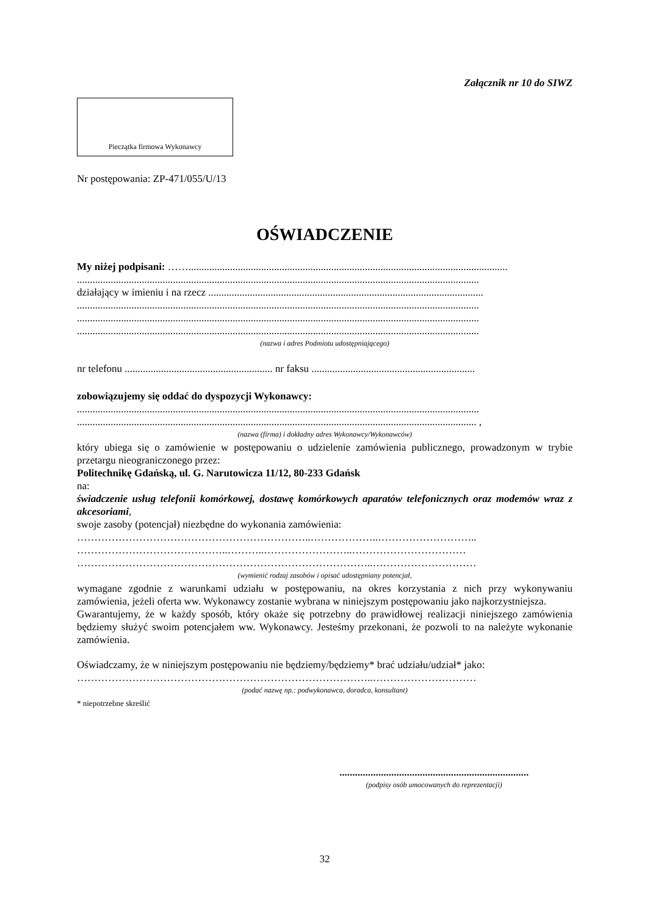Załącznik nr 10 do SIWZ
Pieczątka firmowa Wykonawcy
Nr postępowania: ZP-471/055/U/13
OŚWIADCZENIE
My niżej podpisani: ……...........................................................................................................................
...........................................................................................................................................................
działający w imieniu i na rzecz ..........................................................................................................
...........................................................................................................................................................
...........................................................................................................................................................
...........................................................................................................................................................
(nazwa i adres Podmiotu udostępniającego)
nr telefonu ......................................................... nr faksu ...............................................................
zobowiązujemy się oddać do dyspozycji Wykonawcy:
...........................................................................................................................................................
.......................................................................................................................................................... ,
(nazwa (firma) i dokładny adres Wykonawcy/Wykonawców)
który ubiega się o zamówienie w postępowaniu o udzielenie zamówienia publicznego, prowadzonym w trybie przetargu nieograniczonego przez:
Politechnikę Gdańską, ul. G. Narutowicza 11/12, 80-233 Gdańsk
na:
świadczenie usług telefonii komórkowej, dostawę komórkowych aparatów telefonicznych oraz modemów wraz z akcesoriami,
swoje zasoby (potencjał) niezbędne do wykonania zamówienia:
…………………………………………………………..………………..………………………..
……………………………………..………..……………………..……………………………
…………………………………………………………………………..…………………………
(wymienić rodzaj zasobów i opisać udostępniany potencjał,
wymagane zgodnie z warunkami udziału w postępowaniu, na okres korzystania z nich przy wykonywaniu zamówienia, jeżeli oferta ww. Wykonawcy zostanie wybrana w niniejszym postępowaniu jako najkorzystniejsza.
Gwarantujemy, że w każdy sposób, który okaże się potrzebny do prawidłowej realizacji niniejszego zamówienia będziemy służyć swoim potencjałem ww. Wykonawcy. Jesteśmy przekonani, że pozwoli to na należyte wykonanie zamówienia.
Oświadczamy, że w niniejszym postępowaniu nie będziemy/będziemy* brać udziału/udział* jako:
…………………………………………………………………………..…………………………
(podać nazwę np.: podwykonawca, doradca, konsultant)
* niepotrzebne skreślić
.........................................................................
(podpisy osób umocowanych do reprezentacji)
32